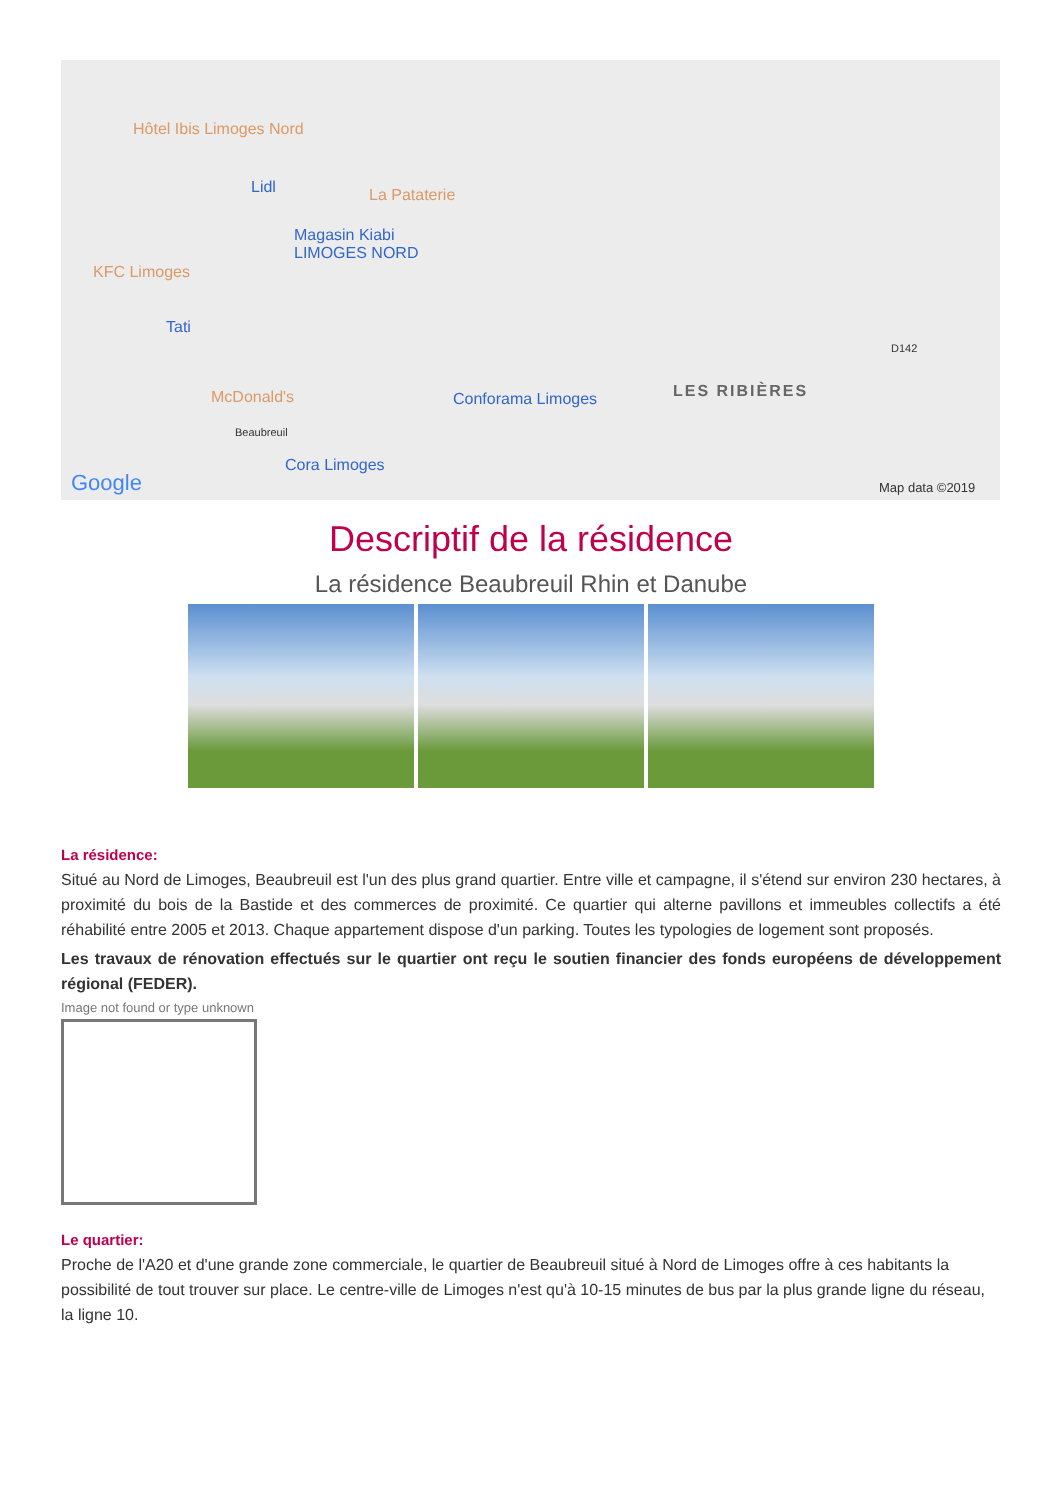Hôtel Ibis Limoges Nord
Lidl La Pataterie
Magasin Kiabi
LIMOGES NORD
KFC Limoges
Tati
McDonald's
Beaubreuil
Cora Limoges
Conforama Limoges LES RIBIÈRES
D142
Google Map data ©2019
Descriptif de la résidence
La résidence Beaubreuil Rhin et Danube
La résidence:
Situé au Nord de Limoges, Beaubreuil est l'un des plus grand quartier. Entre ville et campagne, il s'étend sur environ 230 hectares, à proximité du bois de la Bastide et des commerces de proximité. Ce quartier qui alterne pavillons et immeubles collectifs a été réhabilité entre 2005 et 2013. Chaque appartement dispose d'un parking. Toutes les typologies de logement sont proposés.
Les travaux de rénovation effectués sur le quartier ont reçu le soutien financier des fonds européens de développement régional (FEDER).
Image not found or type unknown
Le quartier:
Proche de l'A20 et d'une grande zone commerciale, le quartier de Beaubreuil situé à Nord de Limoges offre à ces habitants la possibilité de tout trouver sur place. Le centre-ville de Limoges n'est qu'à 10-15 minutes de bus par la plus grande ligne du réseau, la ligne 10.